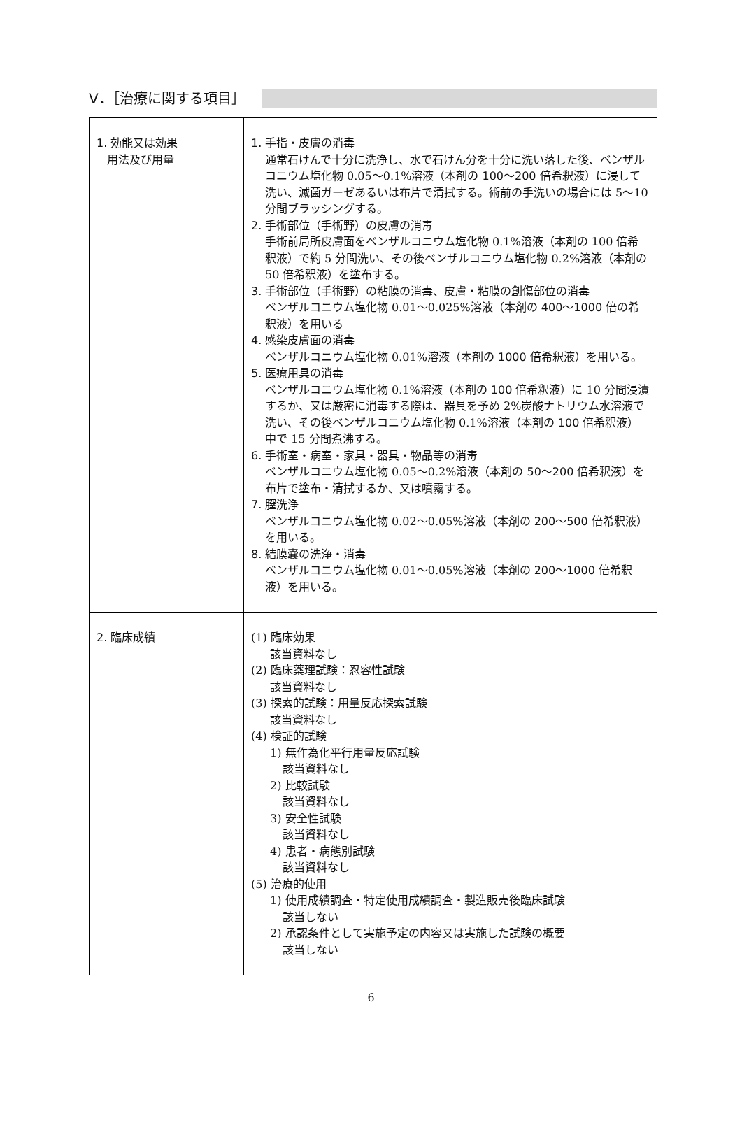Ⅴ．［治療に関する項目］
| 1. 効能又は効果 用法及び用量 | 1. 手指・皮膚の消毒 通常石けんで十分に洗浄し、水で石けん分を十分に洗い落した後、ベンザルコニウム塩化物 0.05～0.1%溶液（ 本剤の 100～200 倍希釈液 ）に浸して洗い、滅菌ガーゼあるいは布片で清拭する。術前の手洗いの場合には 5～10 分間ブラッシングする。 2. 手術部位（手術野）の皮膚の消毒 手術前局所皮膚面をベンザルコニウム塩化物 0.1%溶液（ 本剤の 100 倍希釈液 ）で約 5 分間洗い、その後ベンザルコニウム塩化物 0.2%溶液（本剤の 50 倍希釈液）を塗布する。 3. 手術部位（手術野）の粘膜の消毒、皮膚・粘膜の創傷部位の消毒 ベンザルコニウム塩化物 0.01～0.025%溶液（ 本剤の 400～1000 倍の希釈液 ）を用いる 4. 感染皮膚面の消毒 ベンザルコニウム塩化物 0.01%溶液（ 本剤の 1000 倍希釈液 ）を用いる。 5. 医療用具の消毒 ベンザルコニウム塩化物 0.1%溶液（ 本剤の 100 倍希釈液 ）に 10 分間浸漬するか、又は厳密に消毒する際は、器具を予め 2%炭酸ナトリウム水溶液で洗い、その後ベンザルコニウム塩化物 0.1%溶液（ 本剤の 100 倍希釈液 ）中で 15 分間煮沸する。 6. 手術室・病室・家具・器具・物品等の消毒 ベンザルコニウム塩化物 0.05～0.2%溶液（ 本剤の 50～200 倍希釈液 ）を布片で塗布・清拭するか、又は噴霧する。 7. 膣洗浄 ベンザルコニウム塩化物 0.02～0.05%溶液（ 本剤の 200～500 倍希釈液 ）を用いる。 8. 結膜嚢の洗浄・消毒 ベンザルコニウム塩化物 0.01～0.05%溶液（ 本剤の 200～1000 倍希釈液 ）を用いる。 |
| 2. 臨床成績 | (1) 臨床効果 該当資料なし (2) 臨床薬理試験：忍容性試験 該当資料なし (3) 探索的試験：用量反応探索試験 該当資料なし (4) 検証的試験 1) 無作為化平行用量反応試験 該当資料なし 2) 比較試験 該当資料なし 3) 安全性試験 該当資料なし 4) 患者・病態別試験 該当資料なし (5) 治療的使用 1) 使用成績調査・特定使用成績調査・製造販売後臨床試験 該当しない 2) 承認条件として実施予定の内容又は実施した試験の概要 該当しない |
6